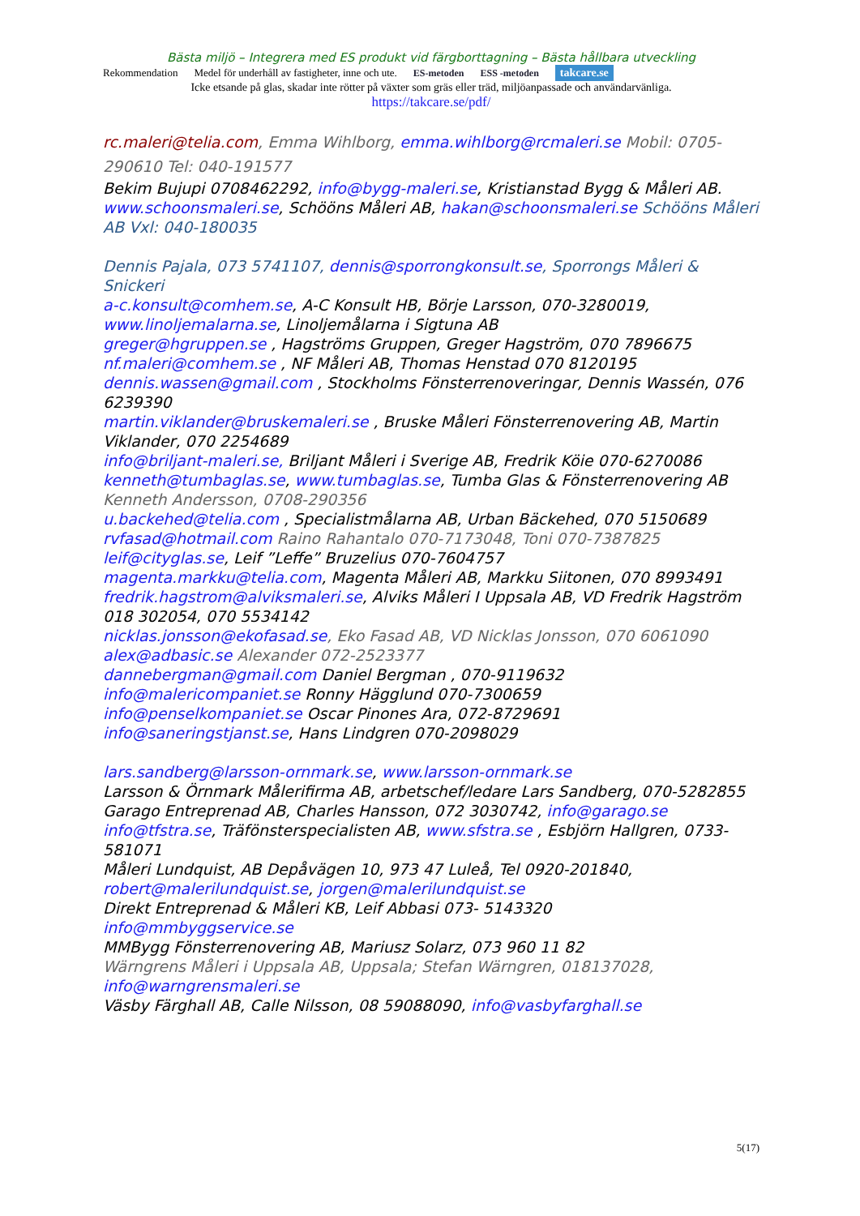Bästa miljö – Integrera med ES produkt vid färgborttagning – Bästa hållbara utveckling
Rekommendation Medel för underhåll av fastigheter, inne och ute. ES-metoden ESS -metoden takcare.se
Icke etsande på glas, skadar inte rötter på växter som gräs eller träd, miljöanpassade och användarvänliga.
https://takcare.se/pdf/
rc.maleri@telia.com, Emma Wihlborg, emma.wihlborg@rcmaleri.se Mobil: 0705-290610 Tel: 040-191577
Bekim Bujupi 0708462292, info@bygg-maleri.se, Kristianstad Bygg & Måleri AB.
www.schoonsmaleri.se, Schööns Måleri AB, hakan@schoonsmaleri.se Schööns Måleri AB Vxl: 040-180035
Dennis Pajala, 073 5741107, dennis@sporrongkonsult.se, Sporrongs Måleri & Snickeri
a-c.konsult@comhem.se, A-C Konsult HB, Börje Larsson, 070-3280019,
www.linoljemalarna.se, Linoljemålarna i Sigtuna AB
greger@hgruppen.se , Hagströms Gruppen, Greger Hagström, 070 7896675
nf.maleri@comhem.se , NF Måleri AB, Thomas Henstad 070 8120195
dennis.wassen@gmail.com , Stockholms Fönsterrenoveringar, Dennis Wassén, 076 6239390
martin.viklander@bruskemaleri.se , Bruske Måleri Fönsterrenovering AB, Martin Viklander, 070 2254689
info@briljant-maleri.se, Briljant Måleri i Sverige AB, Fredrik Köie 070-6270086
kenneth@tumbaglas.se, www.tumbaglas.se, Tumba Glas & Fönsterrenovering AB Kenneth Andersson, 0708-290356
u.backehed@telia.com , Specialistmålarna AB, Urban Bäckehed, 070 5150689
rvfasad@hotmail.com Raino Rahantalo 070-7173048, Toni 070-7387825
leif@cityglas.se, Leif ”Leffe” Bruzelius 070-7604757
magenta.markku@telia.com, Magenta Måleri AB, Markku Siitonen, 070 8993491
fredrik.hagstrom@alviksmaleri.se, Alviks Måleri I Uppsala AB, VD Fredrik Hagström 018 302054, 070 5534142
nicklas.jonsson@ekofasad.se, Eko Fasad AB, VD Nicklas Jonsson, 070 6061090
alex@adbasic.se Alexander 072-2523377
dannebergman@gmail.com Daniel Bergman , 070-9119632
info@malericompaniet.se Ronny Hägglund 070-7300659
info@penselkompaniet.se Oscar Pinones Ara, 072-8729691
info@saneringstjanst.se, Hans Lindgren 070-2098029
lars.sandberg@larsson-ornmark.se, www.larsson-ornmark.se
Larsson & Örnmark Målerifirma AB, arbetschef/ledare Lars Sandberg, 070-5282855
Garago Entreprenad AB, Charles Hansson, 072 3030742, info@garago.se
info@tfstra.se, Träfönsterspecialisten AB, www.sfstra.se , Esbjörn Hallgren, 0733-581071
Måleri Lundquist, AB Depåvägen 10, 973 47 Luleå, Tel 0920-201840, robert@malerilundquist.se, jorgen@malerilundquist.se
Direkt Entreprenad & Måleri KB, Leif Abbasi 073- 5143320
info@mmbyggservice.se
MMBygg Fönsterrenovering AB, Mariusz Solarz, 073 960 11 82
Wärngrens Måleri i Uppsala AB, Uppsala; Stefan Wärngren, 018137028, info@warngrensmaleri.se
Väsby Färghall AB, Calle Nilsson, 08 59088090, info@vasbyfarghall.se
5(17)